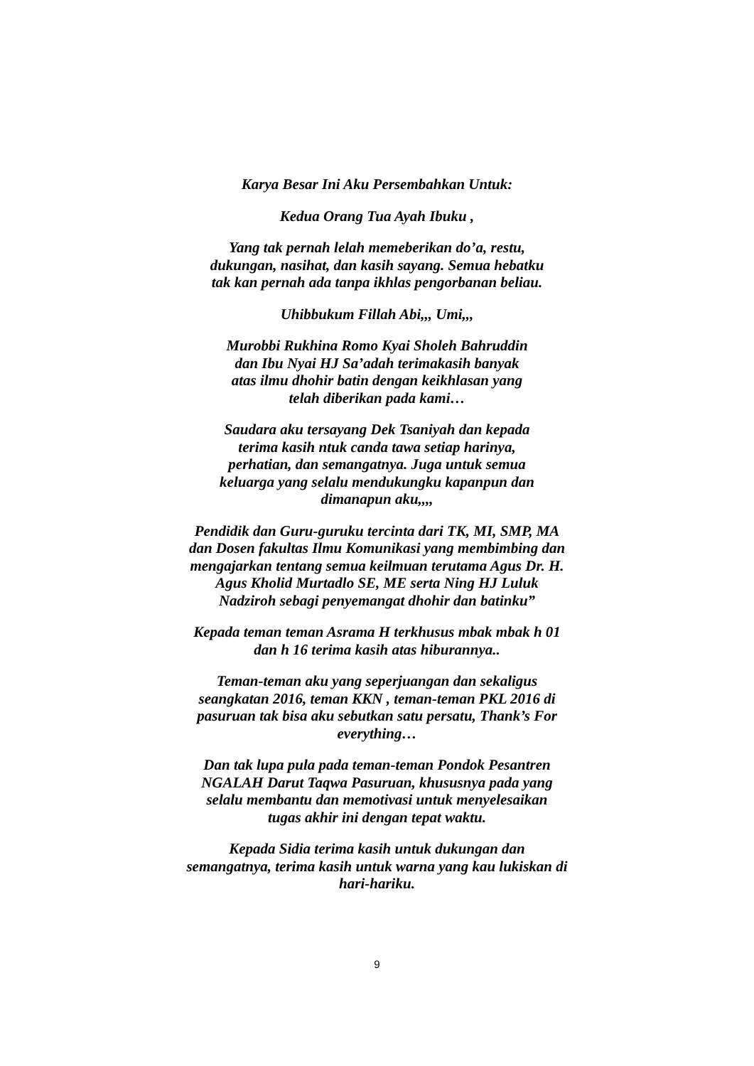Karya Besar Ini Aku Persembahkan Untuk:
Kedua Orang Tua Ayah Ibuku ,
Yang tak pernah lelah memeberikan do’a, restu, dukungan, nasihat, dan kasih sayang. Semua hebatku tak kan pernah ada tanpa ikhlas pengorbanan beliau.
Uhibbukum Fillah Abi,,, Umi,,,
Murobbi Rukhina Romo Kyai Sholeh Bahruddin dan Ibu Nyai HJ Sa’adah terimakasih banyak atas ilmu dhohir batin dengan keikhlasan yang telah diberikan pada kami…
Saudara aku tersayang Dek Tsaniyah dan kepada terima kasih ntuk canda tawa setiap harinya, perhatian, dan semangatnya. Juga untuk semua keluarga yang selalu mendukungku kapanpun dan dimanapun aku,,,,
Pendidik dan Guru-guruku tercinta dari TK, MI, SMP, MA dan Dosen fakultas Ilmu Komunikasi yang membimbing dan mengajarkan tentang semua keilmuan terutama Agus Dr. H. Agus Kholid Murtadlo SE, ME serta Ning HJ Luluk Nadziroh sebagi penyemangat dhohir dan batinku”
Kepada teman teman Asrama H terkhusus mbak mbak h 01 dan h 16 terima kasih atas hiburannya..
Teman-teman aku yang seperjuangan dan sekaligus seangkatan 2016, teman KKN , teman-teman PKL 2016 di pasuruan tak bisa aku sebutkan satu persatu, Thank’s For everything…
Dan tak lupa pula pada teman-teman Pondok Pesantren NGALAH Darut Taqwa Pasuruan, khususnya pada yang selalu membantu dan memotivasi untuk menyelesaikan tugas akhir ini dengan tepat waktu.
Kepada Sidia terima kasih untuk dukungan dan semangatnya, terima kasih untuk warna yang kau lukiskan di hari-hariku.
9